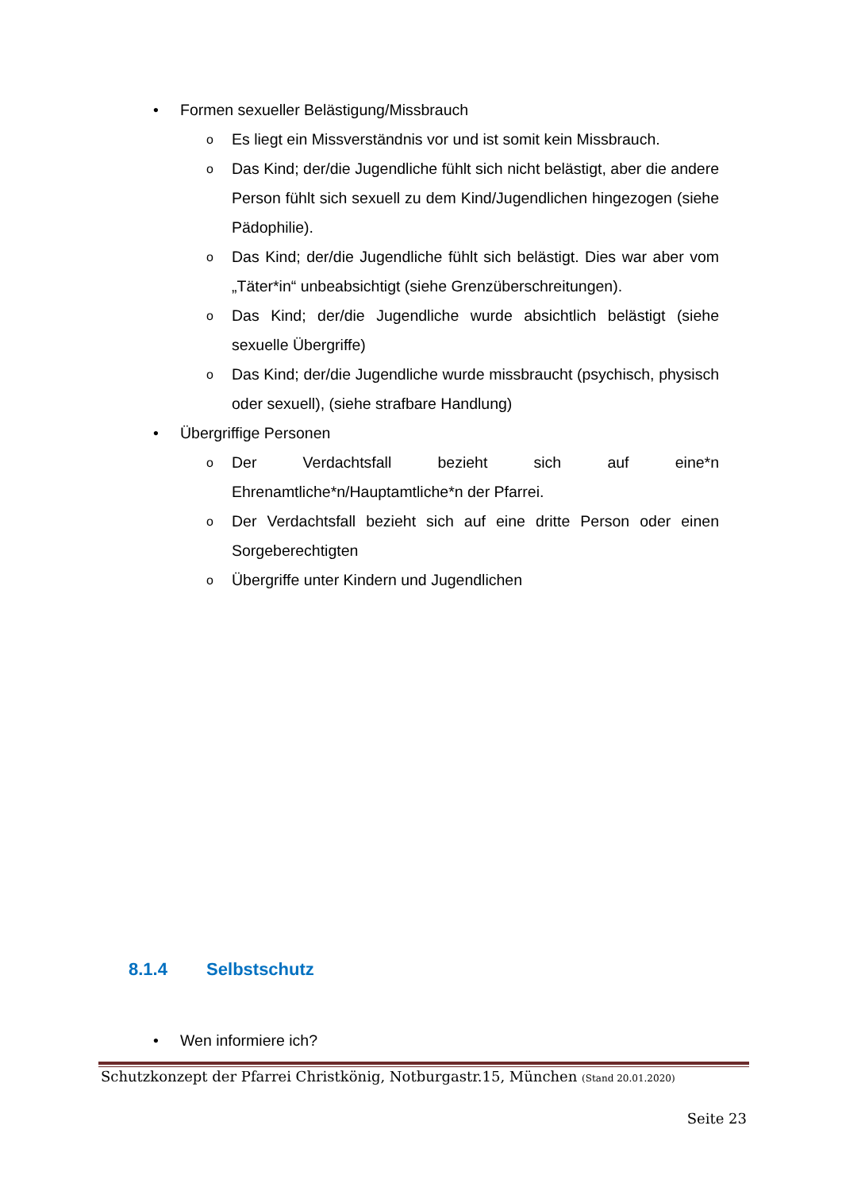• Formen sexueller Belästigung/Missbrauch
o Es liegt ein Missverständnis vor und ist somit kein Missbrauch.
o Das Kind; der/die Jugendliche fühlt sich nicht belästigt, aber die andere Person fühlt sich sexuell zu dem Kind/Jugendlichen hingezogen (siehe Pädophilie).
o Das Kind; der/die Jugendliche fühlt sich belästigt. Dies war aber vom „Täter*in“ unbeabsichtigt (siehe Grenzüberschreitungen).
o Das Kind; der/die Jugendliche wurde absichtlich belästigt (siehe sexuelle Übergriffe)
o Das Kind; der/die Jugendliche wurde missbraucht (psychisch, physisch oder sexuell), (siehe strafbare Handlung)
• Übergriffige Personen
o Der Verdachtsfall bezieht sich auf eine*n Ehrenamtliche*n/Hauptamtliche*n der Pfarrei.
o Der Verdachtsfall bezieht sich auf eine dritte Person oder einen Sorgeberechtigten
o Übergriffe unter Kindern und Jugendlichen
8.1.4 Selbstschutz
• Wen informiere ich?
Schutzkonzept der Pfarrei Christkönig, Notburgastr.15, München (Stand 20.01.2020)
Seite 23